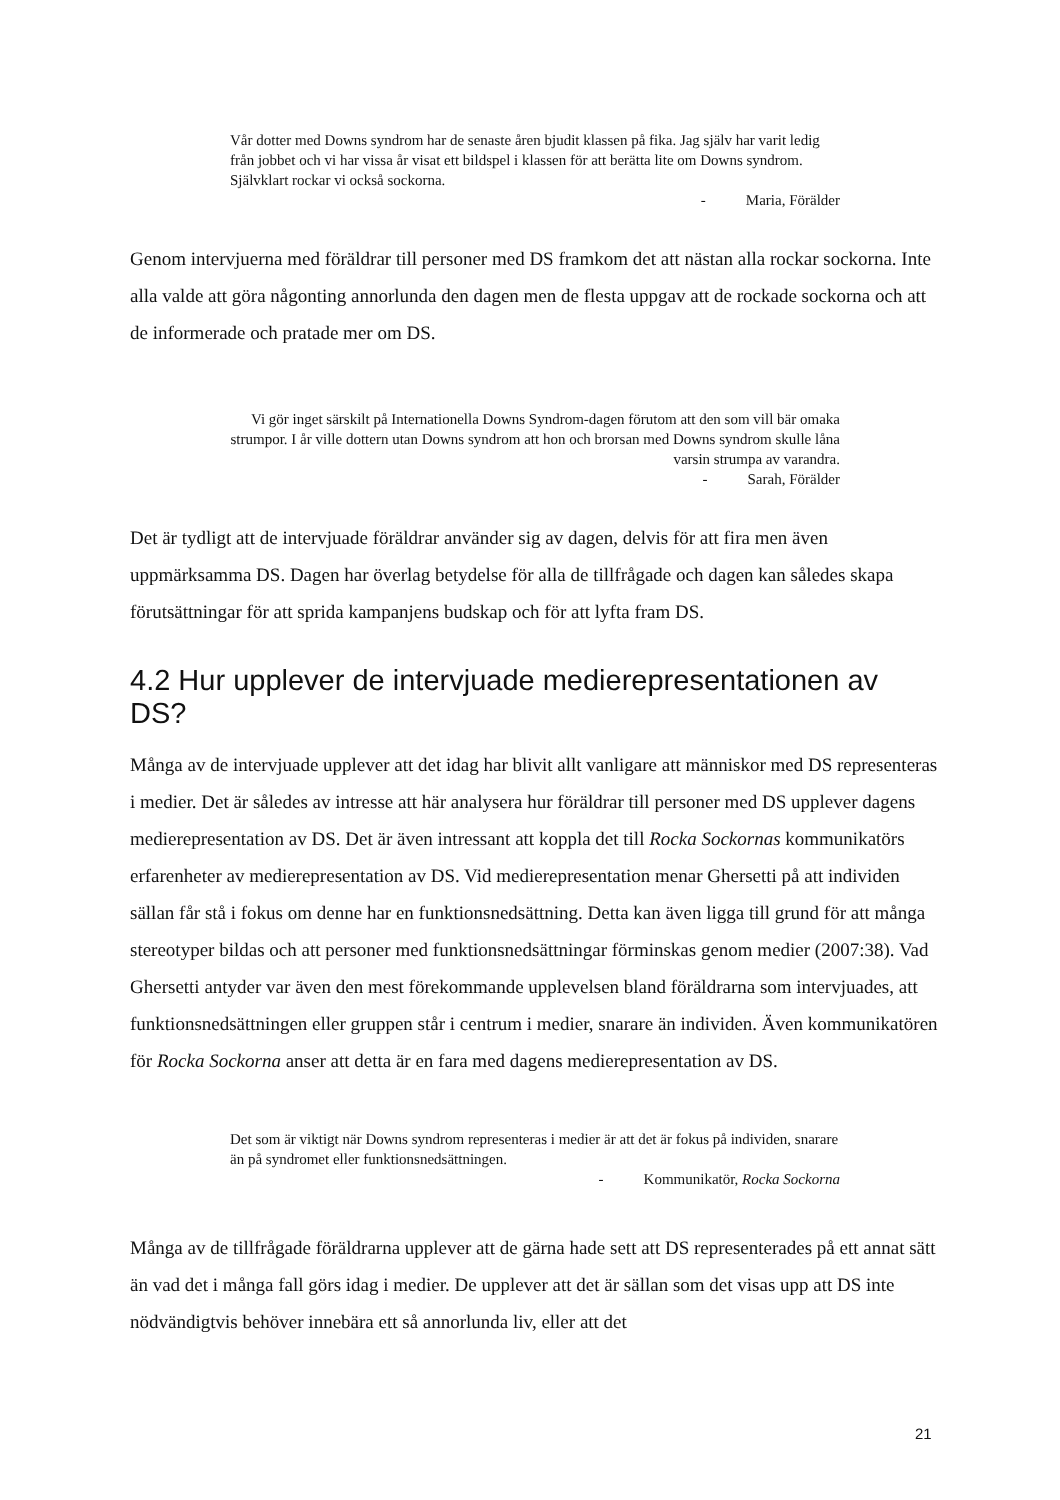Vår dotter med Downs syndrom har de senaste åren bjudit klassen på fika. Jag själv har varit ledig från jobbet och vi har vissa år visat ett bildspel i klassen för att berätta lite om Downs syndrom. Självklart rockar vi också sockorna.
- Maria, Förälder
Genom intervjuerna med föräldrar till personer med DS framkom det att nästan alla rockar sockorna. Inte alla valde att göra någonting annorlunda den dagen men de flesta uppgav att de rockade sockorna och att de informerade och pratade mer om DS.
Vi gör inget särskilt på Internationella Downs Syndrom-dagen förutom att den som vill bär omaka strumpor. I år ville dottern utan Downs syndrom att hon och brorsan med Downs syndrom skulle låna varsin strumpa av varandra.
- Sarah, Förälder
Det är tydligt att de intervjuade föräldrar använder sig av dagen, delvis för att fira men även uppmärksamma DS. Dagen har överlag betydelse för alla de tillfrågade och dagen kan således skapa förutsättningar för att sprida kampanjens budskap och för att lyfta fram DS.
4.2 Hur upplever de intervjuade medierepresentationen av DS?
Många av de intervjuade upplever att det idag har blivit allt vanligare att människor med DS representeras i medier. Det är således av intresse att här analysera hur föräldrar till personer med DS upplever dagens medierepresentation av DS. Det är även intressant att koppla det till Rocka Sockornas kommunikatörs erfarenheter av medierepresentation av DS. Vid medierepresentation menar Ghersetti på att individen sällan får stå i fokus om denne har en funktionsnedsättning. Detta kan även ligga till grund för att många stereotyper bildas och att personer med funktionsnedsättningar förminskas genom medier (2007:38). Vad Ghersetti antyder var även den mest förekommande upplevelsen bland föräldrarna som intervjuades, att funktionsnedsättningen eller gruppen står i centrum i medier, snarare än individen. Även kommunikatören för Rocka Sockorna anser att detta är en fara med dagens medierepresentation av DS.
Det som är viktigt när Downs syndrom representeras i medier är att det är fokus på individen, snarare än på syndromet eller funktionsnedsättningen.
- Kommunikatör, Rocka Sockorna
Många av de tillfrågade föräldrarna upplever att de gärna hade sett att DS representerades på ett annat sätt än vad det i många fall görs idag i medier. De upplever att det är sällan som det visas upp att DS inte nödvändigtvis behöver innebära ett så annorlunda liv, eller att det
21